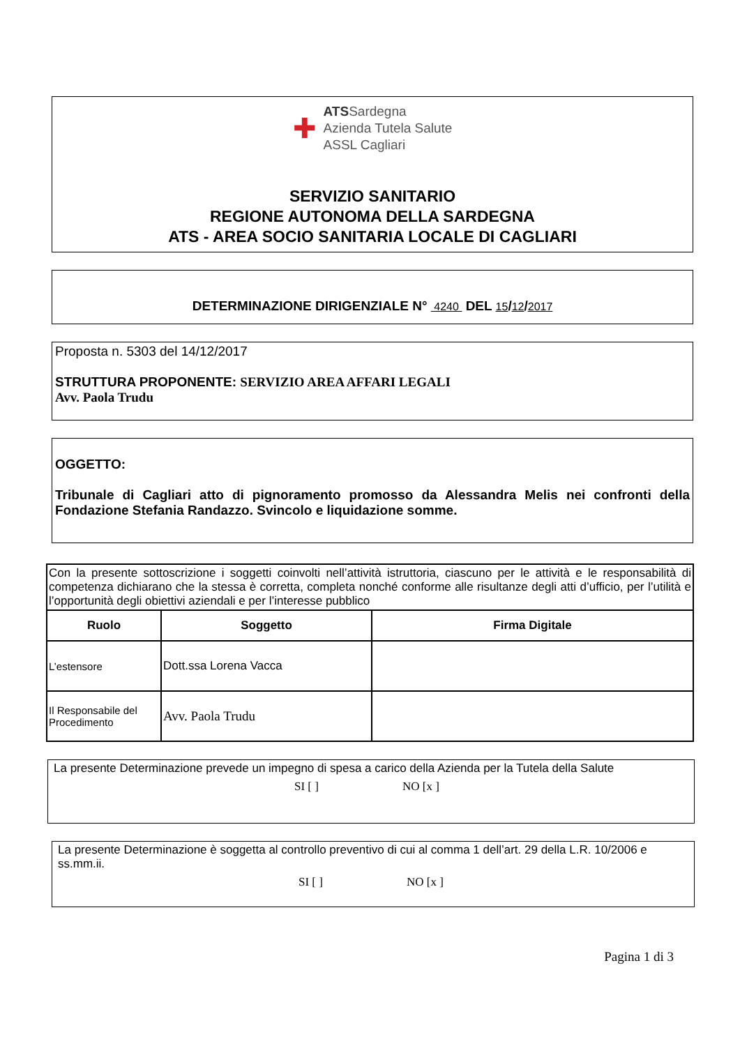✚
ATSSardegna
Azienda Tutela Salute
ASSL Cagliari
SERVIZIO SANITARIO
REGIONE AUTONOMA DELLA SARDEGNA
ATS - AREA SOCIO SANITARIA LOCALE DI CAGLIARI
DETERMINAZIONE DIRIGENZIALE N° 4240 DEL 15/12/2017
Proposta n. 5303 del 14/12/2017
STRUTTURA PROPONENTE: SERVIZIO AREA AFFARI LEGALI
Avv. Paola Trudu
OGGETTO:
Tribunale di Cagliari atto di pignoramento promosso da Alessandra Melis nei confronti della Fondazione Stefania Randazzo. Svincolo e liquidazione somme.
| Con la presente sottoscrizione i soggetti coinvolti nell’attività istruttoria, ciascuno per le attività e le responsabilità di competenza dichiarano che la stessa è corretta, completa nonché conforme alle risultanze degli atti d’ufficio, per l’utilità e l’opportunità degli obiettivi aziendali e per l’interesse pubblico | | |
| Ruolo | Soggetto | Firma Digitale |
| L’estensore | Dott.ssa Lorena Vacca | |
| Il Responsabile del Procedimento | Avv. Paola Trudu | |
La presente Determinazione prevede un impegno di spesa a carico della Azienda per la Tutela della Salute
SI [ ] NO [x ]
La presente Determinazione è soggetta al controllo preventivo di cui al comma 1 dell’art. 29 della L.R. 10/2006 e ss.mm.ii.
SI [ ] NO [x ]
Pagina 1 di 3